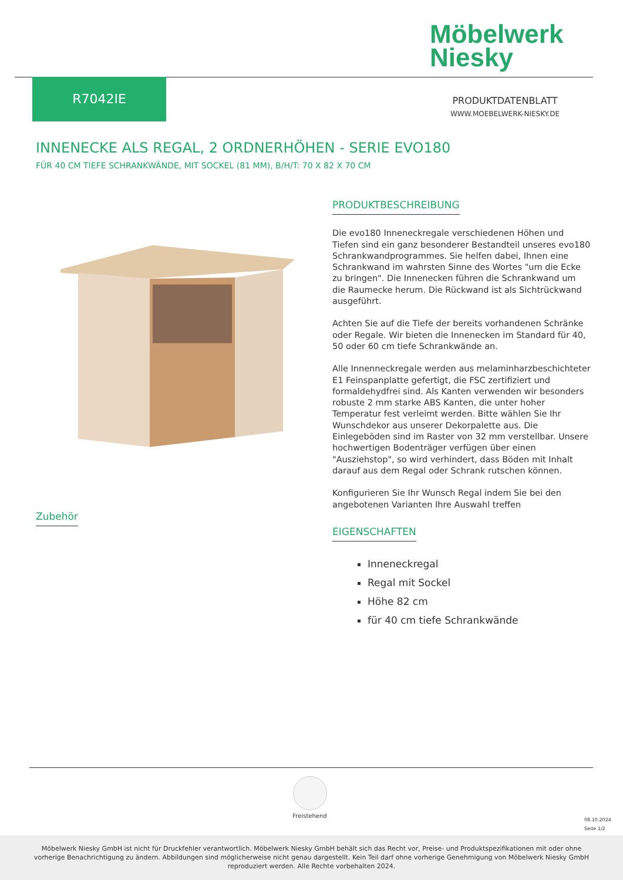Möbelwerk
Niesky
R7042IE
PRODUKTDATENBLATT
WWW.MOEBELWERK-NIESKY.DE
INNENECKE ALS REGAL, 2 ORDNERHÖHEN - SERIE EVO180
FÜR 40 CM TIEFE SCHRANKWÄNDE, MIT SOCKEL (81 MM), B/H/T: 70 X 82 X 70 CM
PRODUKTBESCHREIBUNG
Die evo180 Inneneckregale verschiedenen Höhen und Tiefen sind ein ganz besonderer Bestandteil unseres evo180 Schrankwandprogrammes. Sie helfen dabei, Ihnen eine Schrankwand im wahrsten Sinne des Wortes "um die Ecke zu bringen". Die Innenecken führen die Schrankwand um die Raumecke herum. Die Rückwand ist als Sichtrückwand ausgeführt.
Achten Sie auf die Tiefe der bereits vorhandenen Schränke oder Regale. Wir bieten die Innenecken im Standard für 40, 50 oder 60 cm tiefe Schrankwände an.
Alle Innenneckregale werden aus melaminharzbeschichteter E1 Feinspanplatte gefertigt, die FSC zertifiziert und formaldehydfrei sind. Als Kanten verwenden wir besonders robuste 2 mm starke ABS Kanten, die unter hoher Temperatur fest verleimt werden. Bitte wählen Sie Ihr Wunschdekor aus unserer Dekorpalette aus. Die Einlegeböden sind im Raster von 32 mm verstellbar. Unsere hochwertigen Bodenträger verfügen über einen "Ausziehstop", so wird verhindert, dass Böden mit Inhalt darauf aus dem Regal oder Schrank rutschen können.
Konfigurieren Sie Ihr Wunsch Regal indem Sie bei den angebotenen Varianten Ihre Auswahl treffen
EIGENSCHAFTEN
Inneneckregal
Regal mit Sockel
Höhe 82 cm
für 40 cm tiefe Schrankwände
Zubehör
Freistehend
08.10.2024
Seite 1/2
Möbelwerk Niesky GmbH ist nicht für Druckfehler verantwortlich. Möbelwerk Niesky GmbH behält sich das Recht vor, Preise- und Produktspezifikationen mit oder ohne vorherige Benachrichtigung zu ändern. Abbildungen sind möglicherweise nicht genau dargestellt. Kein Teil darf ohne vorherige Genehmigung von Möbelwerk Niesky GmbH reproduziert werden. Alle Rechte vorbehalten 2024.